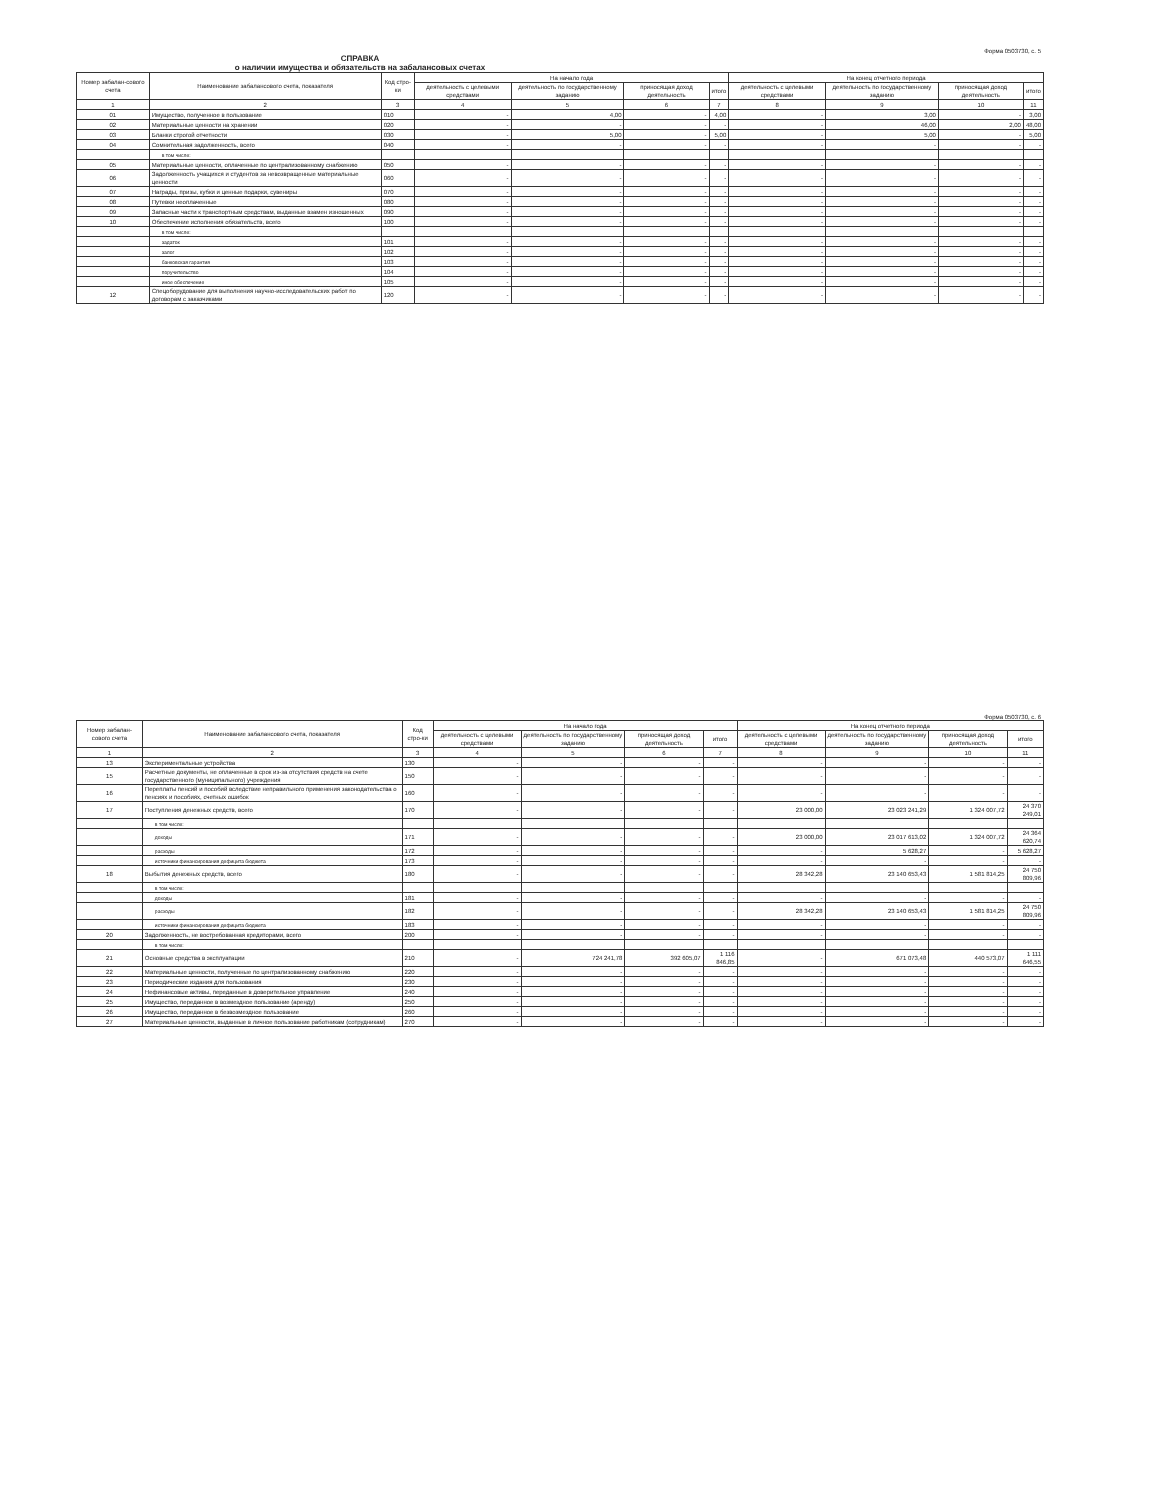Форма 0503730, с. 5
СПРАВКА
о наличии имущества и обязательств на забалансовых счетах
| Номер забалан-сового счета | Наименование забалансового счета, показателя | Код стро-ки | На начало года | | | | На конец отчетного периода | | | |
| --- | --- | --- | --- | --- | --- | --- | --- | --- | --- | --- |
| | | | деятельность с целевыми средствами | деятельность по государственному заданию | приносящая доход деятельность | итого | деятельность с целевыми средствами | деятельность по государственному заданию | приносящая доход деятельность | итого |
| 1 | 2 | 3 | 4 | 5 | 6 | 7 | 8 | 9 | 10 | 11 |
| 01 | Имущество, полученное в пользование | 010 | - | 4,00 | - | 4,00 | - | 3,00 | - | 3,00 |
| 02 | Материальные ценности на хранении | 020 | - | - | - | - | - | 46,00 | 2,00 | 48,00 |
| 03 | Бланки строгой отчетности | 030 | - | 5,00 | - | 5,00 | - | 5,00 | - | 5,00 |
| 04 | Сомнительная задолженность, всего | 040 | - | - | - | - | - | - | - | - |
| | в том числе: | | | | | | | | | |
| 05 | Материальные ценности, оплаченные по централизованному снабжению | 050 | - | - | - | - | - | - | - | - |
| 06 | Задолженность учащихся и студентов за невозвращенные материальные ценности | 060 | - | - | - | - | - | - | - | - |
| 07 | Награды, призы, кубки и ценные подарки, сувениры | 070 | - | - | - | - | - | - | - | - |
| 08 | Путевки неоплаченные | 080 | - | - | - | - | - | - | - | - |
| 09 | Запасные части к транспортным средствам, выданные взамен изношенных | 090 | - | - | - | - | - | - | - | - |
| 10 | Обеспечение исполнения обязательств, всего | 100 | - | - | - | - | - | - | - | - |
| | в том числе: | | | | | | | | | |
| | задаток | 101 | - | - | - | - | - | - | - | - |
| | залог | 102 | - | - | - | - | - | - | - | - |
| | банковская гарантия | 103 | - | - | - | - | - | - | - | - |
| | поручительство | 104 | - | - | - | - | - | - | - | - |
| | иное обеспечение | 105 | - | - | - | - | - | - | - | - |
| 12 | Спецоборудование для выполнения научно-исследовательских работ по договорам с заказчиками | 120 | - | - | - | - | - | - | - | - |
Форма 0503730, с. 6
| Номер забалан-сового счета | Наименование забалансового счета, показателя | Код стро-ки | На начало года | | | | На конец отчетного периода | | | |
| --- | --- | --- | --- | --- | --- | --- | --- | --- | --- | --- |
| | | | деятельность с целевыми средствами | деятельность по государственному заданию | приносящая доход деятельность | итого | деятельность с целевыми средствами | деятельность по государственному заданию | приносящая доход деятельность | итого |
| 1 | 2 | 3 | 4 | 5 | 6 | 7 | 8 | 9 | 10 | 11 |
| 13 | Экспериментальные устройства | 130 | - | - | - | - | - | - | - | - |
| 15 | Расчетные документы, не оплаченные в срок из-за отсутствия средств на счете государственного (муниципального) учреждения | 150 | - | - | - | - | - | - | - | - |
| 16 | Переплаты пенсий и пособий вследствие неправильного применения законодательства о пенсиях и пособиях, счетных ошибок | 160 | - | - | - | - | - | - | - | - |
| 17 | Поступления денежных средств, всего | 170 | - | - | - | - | 23 000,00 | 23 023 241,29 | 1 324 007,72 | 24 370 249,01 |
| | в том числе: | | | | | | | | | |
| | доходы | 171 | - | - | - | - | 23 000,00 | 23 017 613,02 | 1 324 007,72 | 24 364 620,74 |
| | расходы | 172 | - | - | - | - | - | 5 628,27 | - | 5 628,27 |
| | источники финансирования дефицита бюджета | 173 | - | - | - | - | - | - | - | - |
| 18 | Выбытия денежных средств, всего | 180 | - | - | - | - | 28 342,28 | 23 140 653,43 | 1 581 814,25 | 24 750 809,96 |
| | в том числе: | | | | | | | | | |
| | доходы | 181 | - | - | - | - | - | - | - | - |
| | расходы | 182 | - | - | - | - | 28 342,28 | 23 140 653,43 | 1 581 814,25 | 24 750 809,96 |
| | источники финансирования дефицита бюджета | 183 | - | - | - | - | - | - | - | - |
| 20 | Задолженность, не востребованная кредиторами, всего | 200 | - | - | - | - | - | - | - | - |
| | в том числе: | | | | | | | | | |
| 21 | Основные средства в эксплуатации | 210 | - | 724 241,78 | 392 605,07 | 1 116 846,85 | - | 671 073,48 | 440 573,07 | 1 111 646,55 |
| 22 | Материальные ценности, полученные по централизованному снабжению | 220 | - | - | - | - | - | - | - | - |
| 23 | Периодические издания для пользования | 230 | - | - | - | - | - | - | - | - |
| 24 | Нефинансовые активы, переданные в доверительное управление | 240 | - | - | - | - | - | - | - | - |
| 25 | Имущество, переданное в возмездное пользование (аренду) | 250 | - | - | - | - | - | - | - | - |
| 26 | Имущество, переданное в безвозмездное пользование | 260 | - | - | - | - | - | - | - | - |
| 27 | Материальные ценности, выданные в личное пользование работникам (сотрудникам) | 270 | - | - | - | - | - | - | - | - |